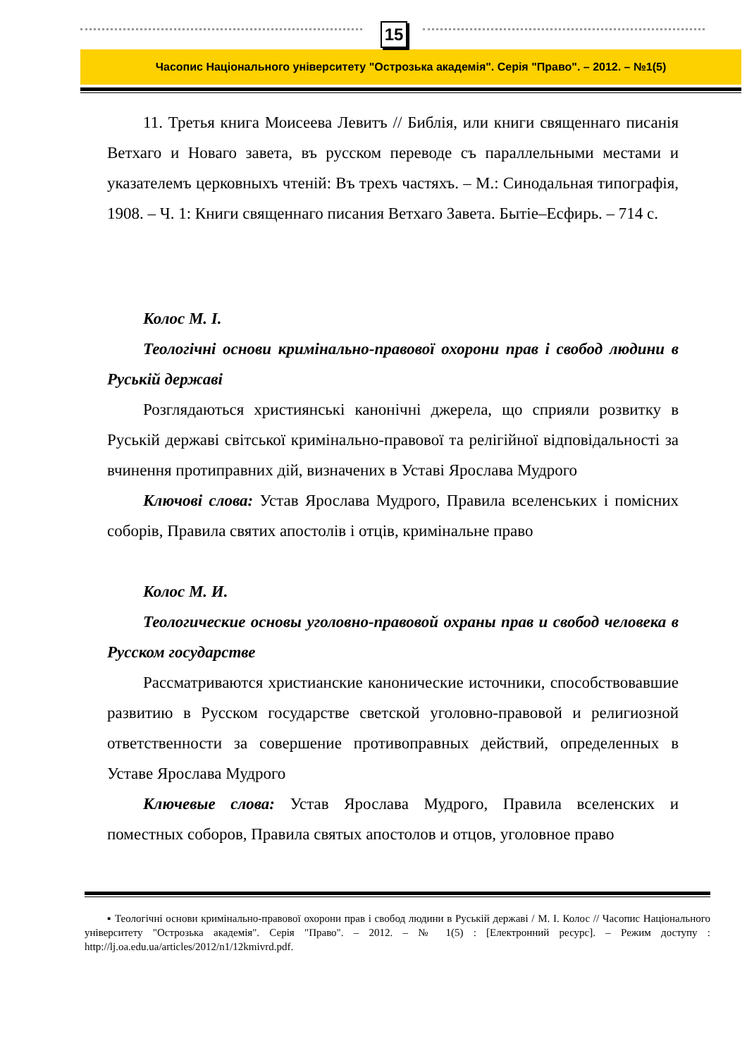15
Часопис Національного університету "Острозька академія". Серія "Право". – 2012. – №1(5)
11. Третья книга Моисеева Левитъ // Библія, или книги священнаго писанія Ветхаго и Новаго завета, въ русском переводе съ параллельными местами и указателемъ церковныхъ чтеній: Въ трехъ частяхъ. – М.: Синодальная типографія, 1908. – Ч. 1: Книги священнаго писания Ветхаго Завета. Бытіе–Есфирь. – 714 с.
Колос М. І.
Теологічні основи кримінально-правової охорони прав і свобод людини в Руській державі
Розглядаються християнські канонічні джерела, що сприяли розвитку в Руській державі світської кримінально-правової та релігійної відповідальності за вчинення протиправних дій, визначених в Уставі Ярослава Мудрого
Ключові слова: Устав Ярослава Мудрого, Правила вселенських і помісних соборів, Правила святих апостолів і отців, кримінальне право
Колос М. И.
Теологические основы уголовно-правовой охраны прав и свобод человека в Русском государстве
Рассматриваются христианские канонические источники, способствовавшие развитию в Русском государстве светской уголовно-правовой и религиозной ответственности за совершение противоправных действий, определенных в Уставе Ярослава Мудрого
Ключевые слова: Устав Ярослава Мудрого, Правила вселенских и поместных соборов, Правила святых апостолов и отцов, уголовное право
▪ Теологічні основи кримінально-правової охорони прав і свобод людини в Руській державі / М. І. Колос // Часопис Національного університету "Острозька академія". Серія "Право". – 2012. – № 1(5) : [Електронний ресурс]. – Режим доступу : http://lj.oa.edu.ua/articles/2012/n1/12kmivrd.pdf.